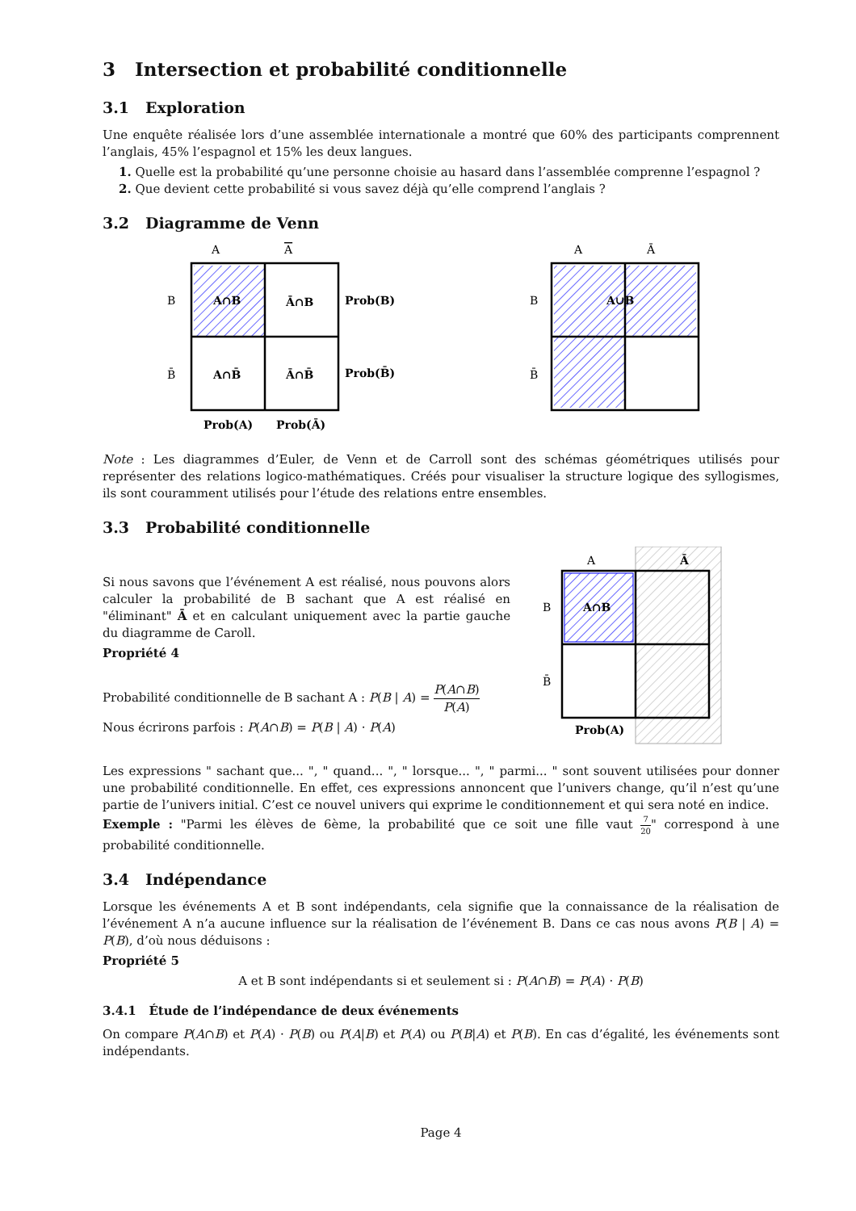3 Intersection et probabilité conditionnelle
3.1 Exploration
Une enquête réalisée lors d’une assemblée internationale a montré que 60% des participants comprennent l’anglais, 45% l’espagnol et 15% les deux langues.
1. Quelle est la probabilité qu’une personne choisie au hasard dans l’assemblée comprenne l’espagnol ?
2. Que devient cette probabilité si vous savez déjà qu’elle comprend l’anglais ?
3.2 Diagramme de Venn
A
A
B
B̄
A∩B
Ā∩B
A∩B̄
Ā∩B̄
Prob(B)
Prob(B̄)
Prob(A)
Prob(Ā)
A
Ā
B
B̄
A∪B
Note : Les diagrammes d’Euler, de Venn et de Carroll sont des schémas géométriques utilisés pour représenter des relations logico-mathématiques. Créés pour visualiser la structure logique des syllogismes, ils sont couramment utilisés pour l’étude des relations entre ensembles.
3.3 Probabilité conditionnelle
Si nous savons que l’événement A est réalisé, nous pouvons alors calculer la probabilité de B sachant que A est réalisé en "éliminant" Ā et en calculant uniquement avec la partie gauche du diagramme de Caroll.
Propriété 4
Probabilité conditionnelle de B sachant A : P(B | A) = P(A∩B) P(A)
Nous écrirons parfois : P(A∩B) = P(B | A) · P(A)
A
Ā
B
B̄
A∩B
Prob(A)
Les expressions " sachant que... ", " quand... ", " lorsque... ", " parmi... " sont souvent utilisées pour donner une probabilité conditionnelle. En effet, ces expressions annoncent que l’univers change, qu’il n’est qu’une partie de l’univers initial. C’est ce nouvel univers qui exprime le conditionnement et qui sera noté en indice.
Exemple : "Parmi les élèves de 6ème, la probabilité que ce soit une fille vaut 7 20" correspond à une probabilité conditionnelle.
3.4 Indépendance
Lorsque les événements A et B sont indépendants, cela signifie que la connaissance de la réalisation de l’événement A n’a aucune influence sur la réalisation de l’événement B. Dans ce cas nous avons P(B | A) = P(B), d’où nous déduisons :
Propriété 5
A et B sont indépendants si et seulement si : P(A∩B) = P(A) · P(B)
3.4.1 Étude de l’indépendance de deux événements
On compare P(A∩B) et P(A) · P(B) ou P(A|B) et P(A) ou P(B|A) et P(B). En cas d’égalité, les événements sont indépendants.
Page 4